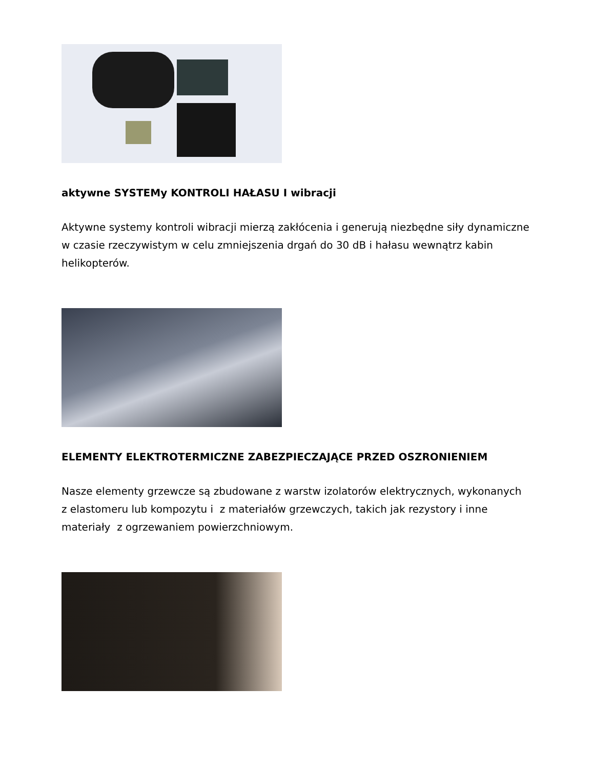aktywne SYSTEMy KONTROLI HAŁASU I wibracji
Aktywne systemy kontroli wibracji mierzą zakłócenia i generują niezbędne siły dynamiczne w czasie rzeczywistym w celu zmniejszenia drgań do 30 dB i hałasu wewnątrz kabin helikopterów.
ELEMENTY ELEKTROTERMICZNE ZABEZPIECZAJĄCE PRZED OSZRONIENIEM
Nasze elementy grzewcze są zbudowane z warstw izolatorów elektrycznych, wykonanych z elastomeru lub kompozytu i z materiałów grzewczych, takich jak rezystory i inne materiały z ogrzewaniem powierzchniowym.